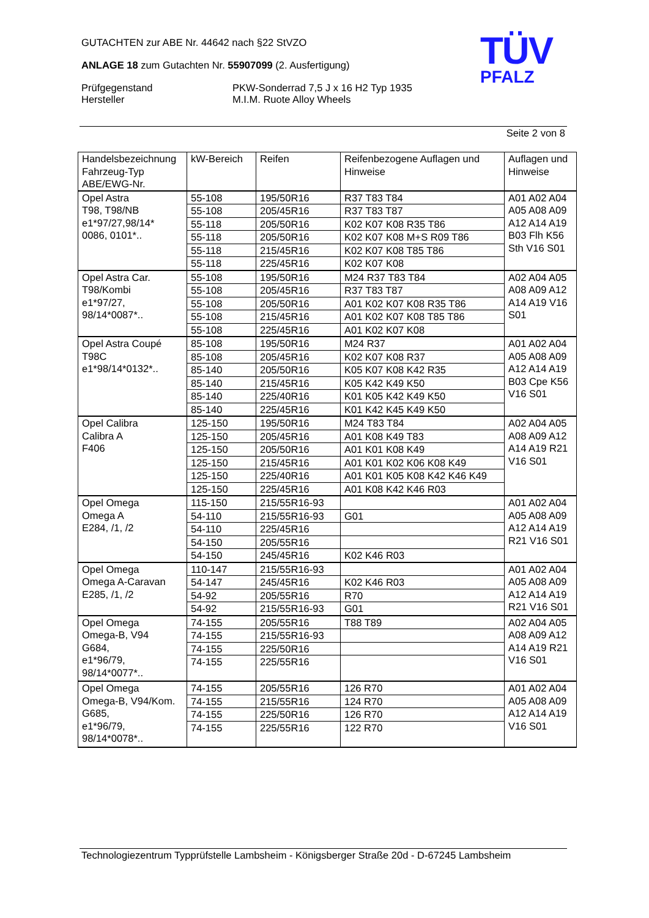GUTACHTEN zur ABE Nr. 44642 nach §22 StVZO
ANLAGE 18 zum Gutachten Nr. 55907099 (2. Ausfertigung)
Prüfgegenstand
Hersteller
PKW-Sonderrad 7,5 J x 16 H2 Typ 1935
M.I.M. Ruote Alloy Wheels
TÜV
PFALZ
Seite 2 von 8
| Handelsbezeichnung Fahrzeug-Typ ABE/EWG-Nr. | kW-Bereich | Reifen | Reifenbezogene Auflagen und Hinweise | Auflagen und Hinweise |
| --- | --- | --- | --- | --- |
| Opel Astra T98, T98/NB e1*97/27,98/14* 0086, 0101*.. | 55-108 | 195/50R16 | R37 T83 T84 | A01 A02 A04 A05 A08 A09 A12 A14 A19 B03 Flh K56 Sth V16 S01 |
| | 55-108 | 205/45R16 | R37 T83 T87 | |
| | 55-118 | 205/50R16 | K02 K07 K08 R35 T86 | |
| | 55-118 | 205/50R16 | K02 K07 K08 M+S R09 T86 | |
| | 55-118 | 215/45R16 | K02 K07 K08 T85 T86 | |
| | 55-118 | 225/45R16 | K02 K07 K08 | |
| Opel Astra Car. T98/Kombi e1*97/27, 98/14*0087*.. | 55-108 | 195/50R16 | M24 R37 T83 T84 | A02 A04 A05 A08 A09 A12 A14 A19 V16 S01 |
| | 55-108 | 205/45R16 | R37 T83 T87 | |
| | 55-108 | 205/50R16 | A01 K02 K07 K08 R35 T86 | |
| | 55-108 | 215/45R16 | A01 K02 K07 K08 T85 T86 | |
| | 55-108 | 225/45R16 | A01 K02 K07 K08 | |
| Opel Astra Coupé T98C e1*98/14*0132*.. | 85-108 | 195/50R16 | M24 R37 | A01 A02 A04 A05 A08 A09 A12 A14 A19 B03 Cpe K56 V16 S01 |
| | 85-108 | 205/45R16 | K02 K07 K08 R37 | |
| | 85-140 | 205/50R16 | K05 K07 K08 K42 R35 | |
| | 85-140 | 215/45R16 | K05 K42 K49 K50 | |
| | 85-140 | 225/40R16 | K01 K05 K42 K49 K50 | |
| | 85-140 | 225/45R16 | K01 K42 K45 K49 K50 | |
| Opel Calibra Calibra A F406 | 125-150 | 195/50R16 | M24 T83 T84 | A02 A04 A05 A08 A09 A12 A14 A19 R21 V16 S01 |
| | 125-150 | 205/45R16 | A01 K08 K49 T83 | |
| | 125-150 | 205/50R16 | A01 K01 K08 K49 | |
| | 125-150 | 215/45R16 | A01 K01 K02 K06 K08 K49 | |
| | 125-150 | 225/40R16 | A01 K01 K05 K08 K42 K46 K49 | |
| | 125-150 | 225/45R16 | A01 K08 K42 K46 R03 | |
| Opel Omega Omega A E284, /1, /2 | 115-150 | 215/55R16-93 | | A01 A02 A04 A05 A08 A09 A12 A14 A19 R21 V16 S01 |
| | 54-110 | 215/55R16-93 | G01 | |
| | 54-110 | 225/45R16 | | |
| | 54-150 | 205/55R16 | | |
| | 54-150 | 245/45R16 | K02 K46 R03 | |
| Opel Omega Omega A-Caravan E285, /1, /2 | 110-147 | 215/55R16-93 | | A01 A02 A04 A05 A08 A09 A12 A14 A19 R21 V16 S01 |
| | 54-147 | 245/45R16 | K02 K46 R03 | |
| | 54-92 | 205/55R16 | R70 | |
| | 54-92 | 215/55R16-93 | G01 | |
| Opel Omega Omega-B, V94 G684, e1*96/79, 98/14*0077*.. | 74-155 | 205/55R16 | T88 T89 | A02 A04 A05 A08 A09 A12 A14 A19 R21 V16 S01 |
| | 74-155 | 215/55R16-93 | | |
| | 74-155 | 225/50R16 | | |
| | 74-155 | 225/55R16 | | |
| Opel Omega Omega-B, V94/Kom. G685, e1*96/79, 98/14*0078*.. | 74-155 | 205/55R16 | 126 R70 | A01 A02 A04 A05 A08 A09 A12 A14 A19 V16 S01 |
| | 74-155 | 215/55R16 | 124 R70 | |
| | 74-155 | 225/50R16 | 126 R70 | |
| | 74-155 | 225/55R16 | 122 R70 | |
Technologiezentrum Typprüfstelle Lambsheim - Königsberger Straße 20d - D-67245 Lambsheim